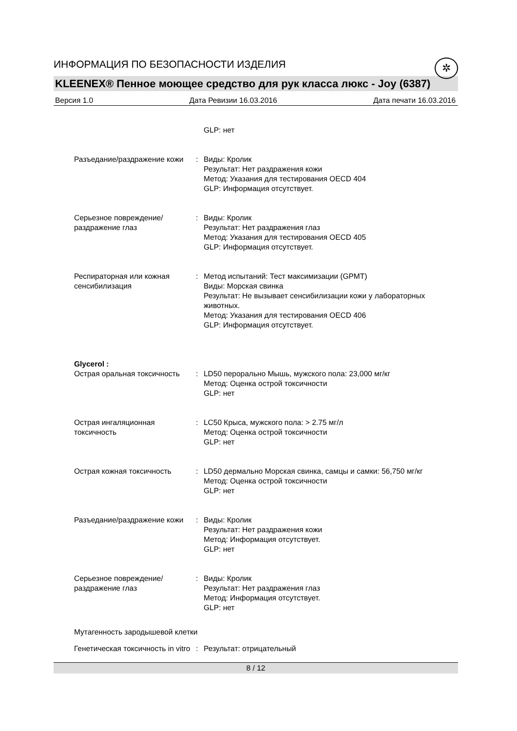ИНФОРМАЦИЯ ПО БЕЗОПАСНОСТИ ИЗДЕЛИЯ
✲
KLEENEX® Пенное моющее средство для рук класса люкс - Joy (6387)
Версия 1.0 Дата Ревизии 16.03.2016 Дата печати 16.03.2016
GLP: нет
Разъедание/раздражение кожи
: Виды: Кролик
Результат: Нет раздражения кожи
Метод: Указания для тестирования OECD 404
GLP: Информация отсутствует.
Серьезное повреждение/раздражение глаз
: Виды: Кролик
Результат: Нет раздражения глаз
Метод: Указания для тестирования OECD 405
GLP: Информация отсутствует.
Респираторная или кожная сенсибилизация
: Метод испытаний: Тест максимизации (GPMT)
Виды: Морская свинка
Результат: Не вызывает сенсибилизации кожи у лабораторных животных.
Метод: Указания для тестирования OECD 406
GLP: Информация отсутствует.
Glycerol :
Острая оральная токсичность
: LD50 перорально Мышь, мужского пола: 23,000 мг/кг
Метод: Оценка острой токсичности
GLP: нет
Острая ингаляционная токсичность
: LC50 Крыса, мужского пола: > 2.75 мг/л
Метод: Оценка острой токсичности
GLP: нет
Острая кожная токсичность : LD50 дермально Морская свинка, самцы и самки: 56,750 мг/кг
Метод: Оценка острой токсичности
GLP: нет
Разъедание/раздражение кожи
: Виды: Кролик
Результат: Нет раздражения кожи
Метод: Информация отсутствует.
GLP: нет
Серьезное повреждение/раздражение глаз
: Виды: Кролик
Результат: Нет раздражения глаз
Метод: Информация отсутствует.
GLP: нет
Мутагенность зародышевой клетки
Генетическая токсичность in vitro
: Результат: отрицательный
8 / 12